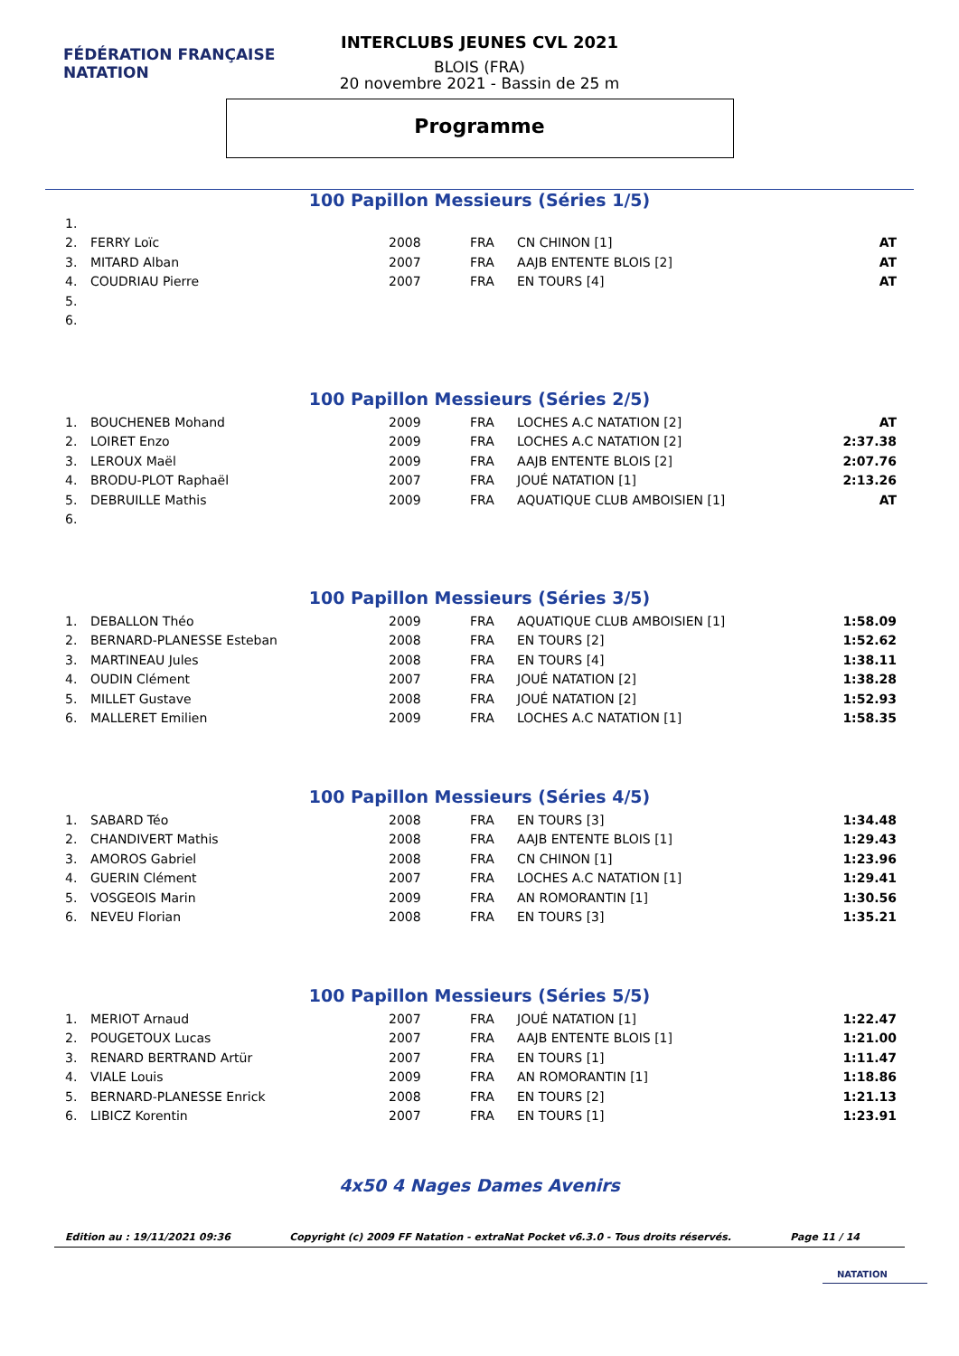FÉDÉRATION FRANÇAISE
NATATION
INTERCLUBS JEUNES CVL 2021
BLOIS (FRA)
20 novembre 2021 - Bassin de 25 m
Programme
100 Papillon Messieurs (Séries 1/5)
| 1. | | | | | |
| 2. | FERRY Loïc | 2008 | FRA | CN CHINON [1] | AT |
| 3. | MITARD Alban | 2007 | FRA | AAJB ENTENTE BLOIS [2] | AT |
| 4. | COUDRIAU Pierre | 2007 | FRA | EN TOURS [4] | AT |
| 5. | | | | | |
| 6. | | | | | |
100 Papillon Messieurs (Séries 2/5)
| 1. | BOUCHENEB Mohand | 2009 | FRA | LOCHES A.C NATATION [2] | AT |
| 2. | LOIRET Enzo | 2009 | FRA | LOCHES A.C NATATION [2] | 2:37.38 |
| 3. | LEROUX Maël | 2009 | FRA | AAJB ENTENTE BLOIS [2] | 2:07.76 |
| 4. | BRODU-PLOT Raphaël | 2007 | FRA | JOUÉ NATATION [1] | 2:13.26 |
| 5. | DEBRUILLE Mathis | 2009 | FRA | AQUATIQUE CLUB AMBOISIEN [1] | AT |
| 6. | | | | | |
100 Papillon Messieurs (Séries 3/5)
| 1. | DEBALLON Théo | 2009 | FRA | AQUATIQUE CLUB AMBOISIEN [1] | 1:58.09 |
| 2. | BERNARD-PLANESSE Esteban | 2008 | FRA | EN TOURS [2] | 1:52.62 |
| 3. | MARTINEAU Jules | 2008 | FRA | EN TOURS [4] | 1:38.11 |
| 4. | OUDIN Clément | 2007 | FRA | JOUÉ NATATION [2] | 1:38.28 |
| 5. | MILLET Gustave | 2008 | FRA | JOUÉ NATATION [2] | 1:52.93 |
| 6. | MALLERET Emilien | 2009 | FRA | LOCHES A.C NATATION [1] | 1:58.35 |
100 Papillon Messieurs (Séries 4/5)
| 1. | SABARD Téo | 2008 | FRA | EN TOURS [3] | 1:34.48 |
| 2. | CHANDIVERT Mathis | 2008 | FRA | AAJB ENTENTE BLOIS [1] | 1:29.43 |
| 3. | AMOROS Gabriel | 2008 | FRA | CN CHINON [1] | 1:23.96 |
| 4. | GUERIN Clément | 2007 | FRA | LOCHES A.C NATATION [1] | 1:29.41 |
| 5. | VOSGEOIS Marin | 2009 | FRA | AN ROMORANTIN [1] | 1:30.56 |
| 6. | NEVEU Florian | 2008 | FRA | EN TOURS [3] | 1:35.21 |
100 Papillon Messieurs (Séries 5/5)
| 1. | MERIOT Arnaud | 2007 | FRA | JOUÉ NATATION [1] | 1:22.47 |
| 2. | POUGETOUX Lucas | 2007 | FRA | AAJB ENTENTE BLOIS [1] | 1:21.00 |
| 3. | RENARD BERTRAND Artür | 2007 | FRA | EN TOURS [1] | 1:11.47 |
| 4. | VIALE Louis | 2009 | FRA | AN ROMORANTIN [1] | 1:18.86 |
| 5. | BERNARD-PLANESSE Enrick | 2008 | FRA | EN TOURS [2] | 1:21.13 |
| 6. | LIBICZ Korentin | 2007 | FRA | EN TOURS [1] | 1:23.91 |
4x50 4 Nages Dames Avenirs
Edition au : 19/11/2021 09:36 Copyright (c) 2009 FF Natation - extraNat Pocket v6.3.0 - Tous droits réservés. Page 11 / 14
NATATION